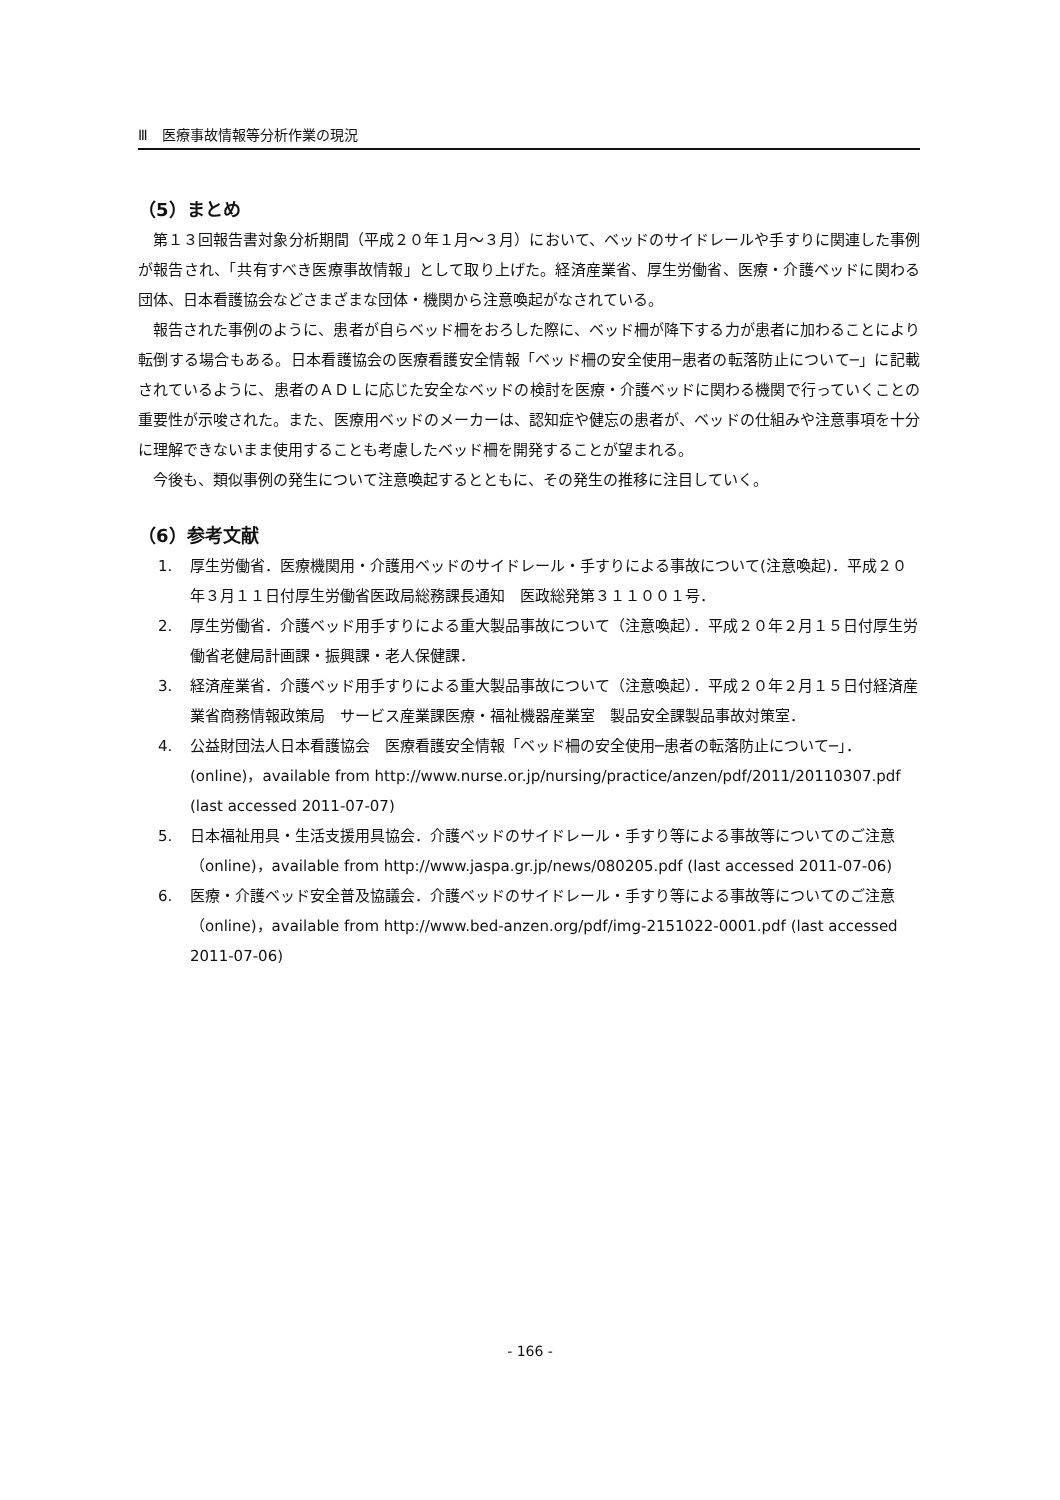Ⅲ　医療事故情報等分析作業の現況
（5）まとめ
第１３回報告書対象分析期間（平成２０年１月～３月）において、ベッドのサイドレールや手すりに関連した事例が報告され、「共有すべき医療事故情報」として取り上げた。経済産業省、厚生労働省、医療・介護ベッドに関わる団体、日本看護協会などさまざまな団体・機関から注意喚起がなされている。
報告された事例のように、患者が自らベッド柵をおろした際に、ベッド柵が降下する力が患者に加わることにより転倒する場合もある。日本看護協会の医療看護安全情報「ベッド柵の安全使用─患者の転落防止について─」に記載されているように、患者のＡＤＬに応じた安全なベッドの検討を医療・介護ベッドに関わる機関で行っていくことの重要性が示唆された。また、医療用ベッドのメーカーは、認知症や健忘の患者が、ベッドの仕組みや注意事項を十分に理解できないまま使用することも考慮したベッド柵を開発することが望まれる。
今後も、類似事例の発生について注意喚起するとともに、その発生の推移に注目していく。
（6）参考文献
1. 厚生労働省．医療機関用・介護用ベッドのサイドレール・手すりによる事故について(注意喚起)．平成２０年３月１１日付厚生労働省医政局総務課長通知　医政総発第３１１００１号．
2. 厚生労働省．介護ベッド用手すりによる重大製品事故について（注意喚起）．平成２０年２月１５日付厚生労働省老健局計画課・振興課・老人保健課．
3. 経済産業省．介護ベッド用手すりによる重大製品事故について（注意喚起）．平成２０年２月１５日付経済産業省商務情報政策局　サービス産業課医療・福祉機器産業室　製品安全課製品事故対策室．
4. 公益財団法人日本看護協会　医療看護安全情報「ベッド柵の安全使用─患者の転落防止について─」．(online)，available from http://www.nurse.or.jp/nursing/practice/anzen/pdf/2011/20110307.pdf (last accessed 2011-07-07)
5. 日本福祉用具・生活支援用具協会．介護ベッドのサイドレール・手すり等による事故等についてのご注意（online)，available from http://www.jaspa.gr.jp/news/080205.pdf (last accessed 2011-07-06)
6. 医療・介護ベッド安全普及協議会．介護ベッドのサイドレール・手すり等による事故等についてのご注意（online)，available from http://www.bed-anzen.org/pdf/img-2151022-0001.pdf (last accessed 2011-07-06)
- 166 -